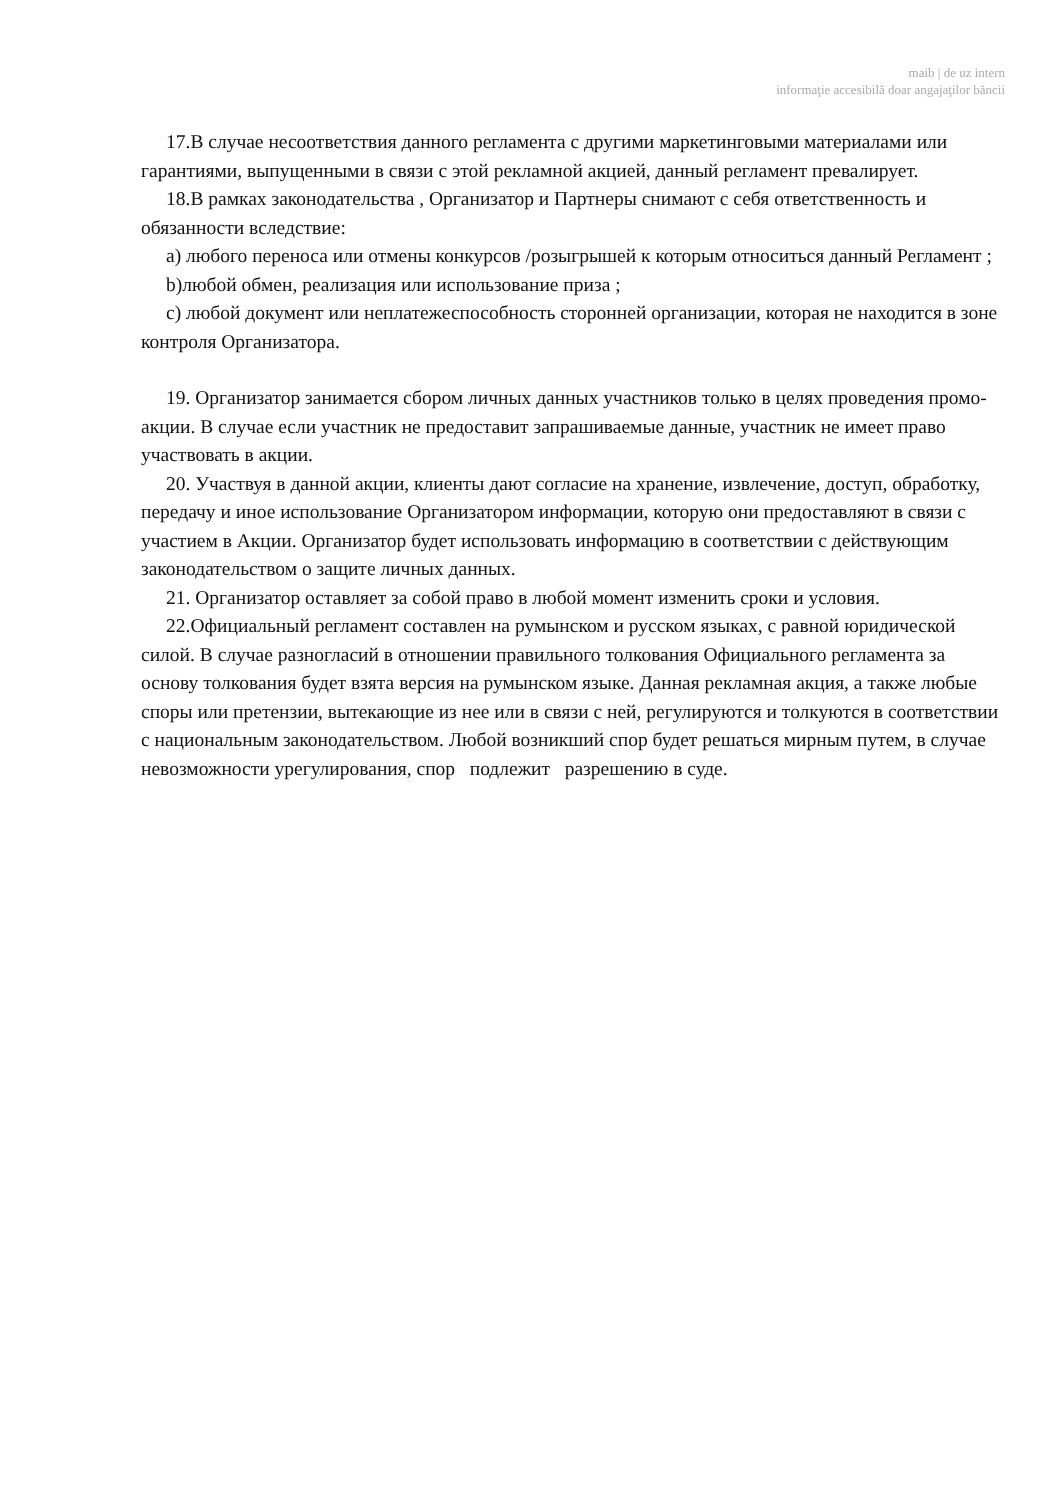maib | de uz intern
informaţie accesibilă doar angajaţilor băncii
17.В случае несоответствия данного регламента с другими маркетинговыми материалами или гарантиями, выпущенными в связи с этой рекламной акцией, данный регламент превалирует.
18.В рамках законодательства , Организатор и Партнеры снимают с себя ответственность и обязанности вследствие:
a) любого переноса или отмены конкурсов /розыгрышей к которым относиться данный Регламент ;
b)любой обмен, реализация или использование приза ;
c) любой документ или неплатежеспособность сторонней организации, которая не находится в зоне контроля Организатора.
19. Организатор занимается сбором личных данных участников только в целях проведения промо-акции. В случае если участник не предоставит запрашиваемые данные, участник не имеет право участвовать в акции.
20. Участвуя в данной акции, клиенты дают согласие на хранение, извлечение, доступ, обработку, передачу и иное использование Организатором информации, которую они предоставляют в связи с участием в Акции. Организатор будет использовать информацию в соответствии с действующим законодательством о защите личных данных.
21. Организатор оставляет за собой право в любой момент изменить сроки и условия.
22.Официальный регламент составлен на румынском и русском языках, с равной юридической силой. В случае разногласий в отношении правильного толкования Официального регламента за основу толкования будет взята версия на румынском языке. Данная рекламная акция, а также любые споры или претензии, вытекающие из нее или в связи с ней, регулируются и толкуются в соответствии с национальным законодательством. Любой возникший спор будет решаться мирным путем, в случае невозможности урегулирования, спор подлежит разрешению в суде.